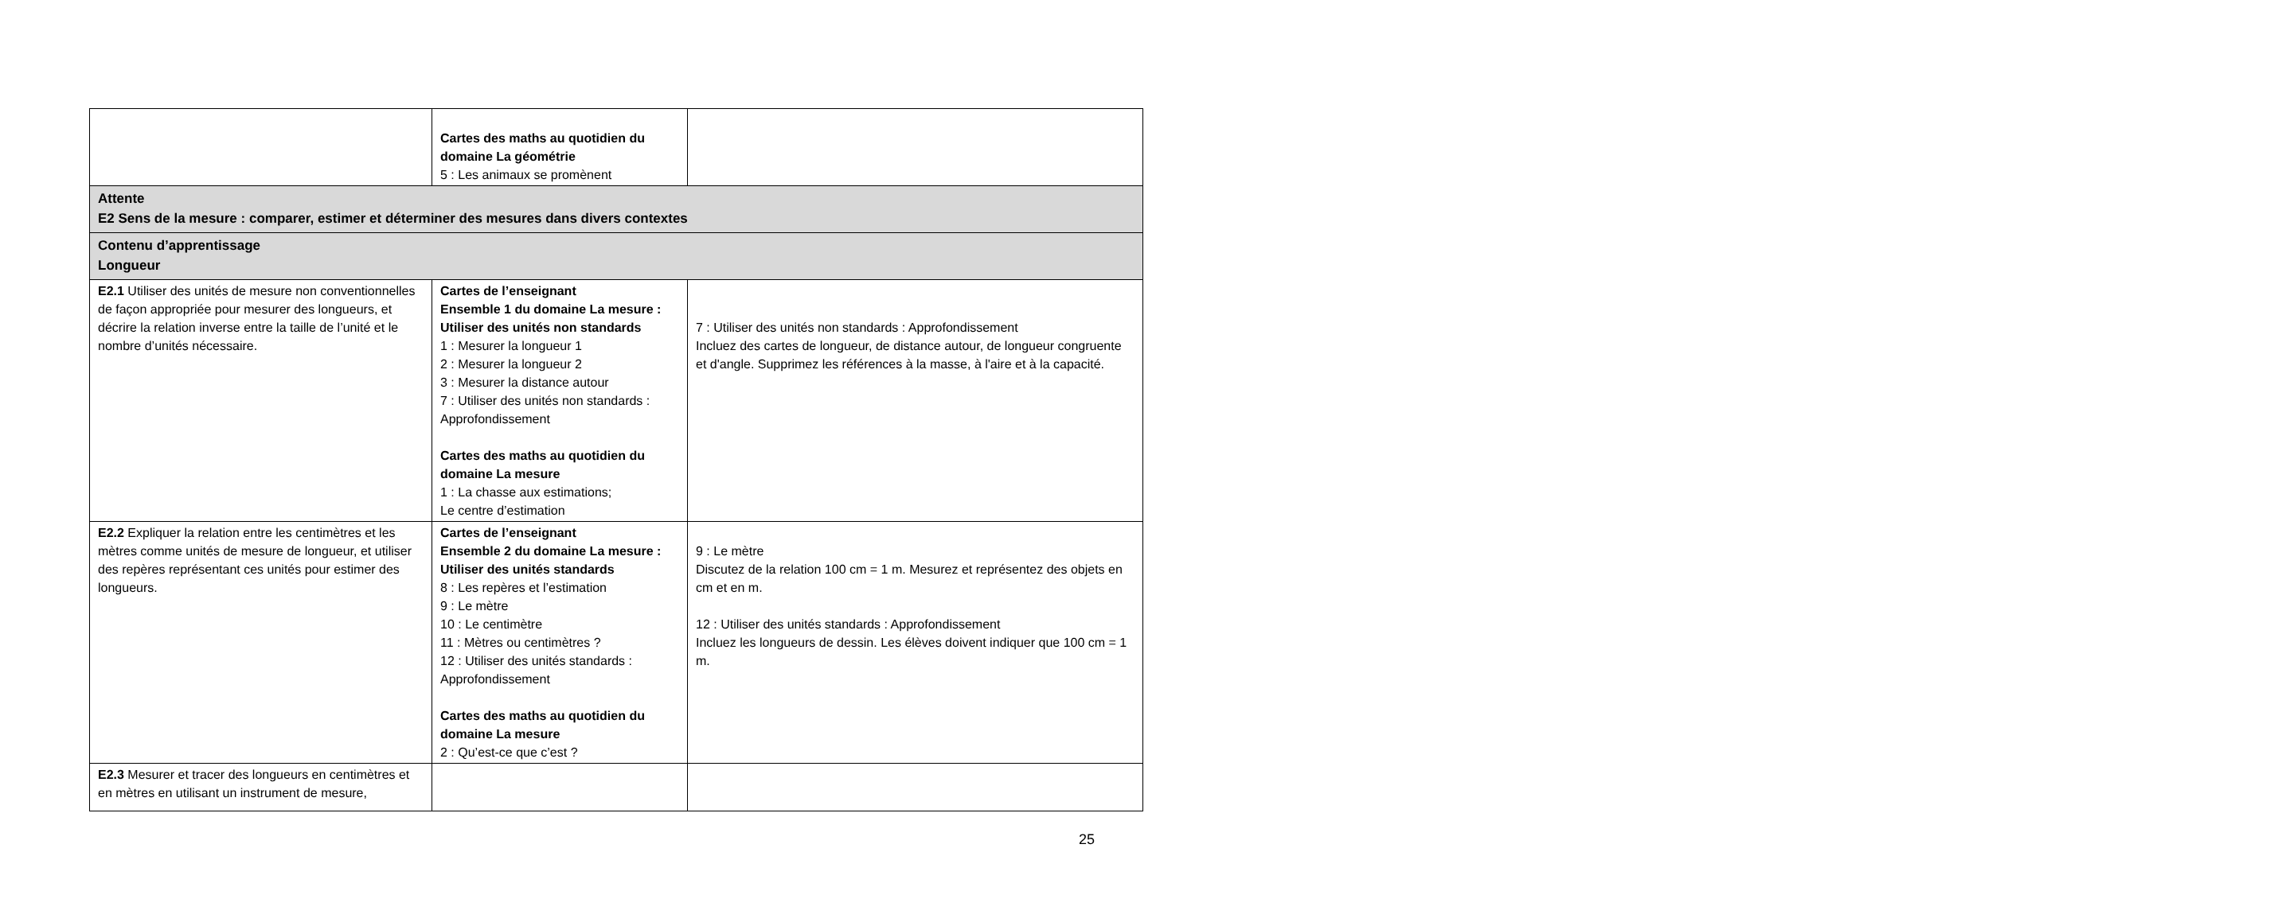| | Cartes des maths au quotidien du domaine La géométrie 5 : Les animaux se promènent | |
| Attente E2 Sens de la mesure : comparer, estimer et déterminer des mesures dans divers contextes | | |
| Contenu d’apprentissage Longueur | | |
| E2.1 Utiliser des unités de mesure non conventionnelles de façon appropriée pour mesurer des longueurs, et décrire la relation inverse entre la taille de l’unité et le nombre d’unités nécessaire. | Cartes de l’enseignant Ensemble 1 du domaine La mesure : Utiliser des unités non standards 1 : Mesurer la longueur 1 2 : Mesurer la longueur 2 3 : Mesurer la distance autour 7 : Utiliser des unités non standards : Approfondissement Cartes des maths au quotidien du domaine La mesure 1 : La chasse aux estimations; Le centre d’estimation | 7 : Utiliser des unités non standards : Approfondissement Incluez des cartes de longueur, de distance autour, de longueur congruente et d'angle. Supprimez les références à la masse, à l'aire et à la capacité. |
| E2.2 Expliquer la relation entre les centimètres et les mètres comme unités de mesure de longueur, et utiliser des repères représentant ces unités pour estimer des longueurs. | Cartes de l’enseignant Ensemble 2 du domaine La mesure : Utiliser des unités standards 8 : Les repères et l’estimation 9 : Le mètre 10 : Le centimètre 11 : Mètres ou centimètres ? 12 : Utiliser des unités standards : Approfondissement Cartes des maths au quotidien du domaine La mesure 2 : Qu’est-ce que c’est ? | 9 : Le mètre Discutez de la relation 100 cm = 1 m. Mesurez et représentez des objets en cm et en m. 12 : Utiliser des unités standards : Approfondissement Incluez les longueurs de dessin. Les élèves doivent indiquer que 100 cm = 1 m. |
| E2.3 Mesurer et tracer des longueurs en centimètres et en mètres en utilisant un instrument de mesure, | | |
25